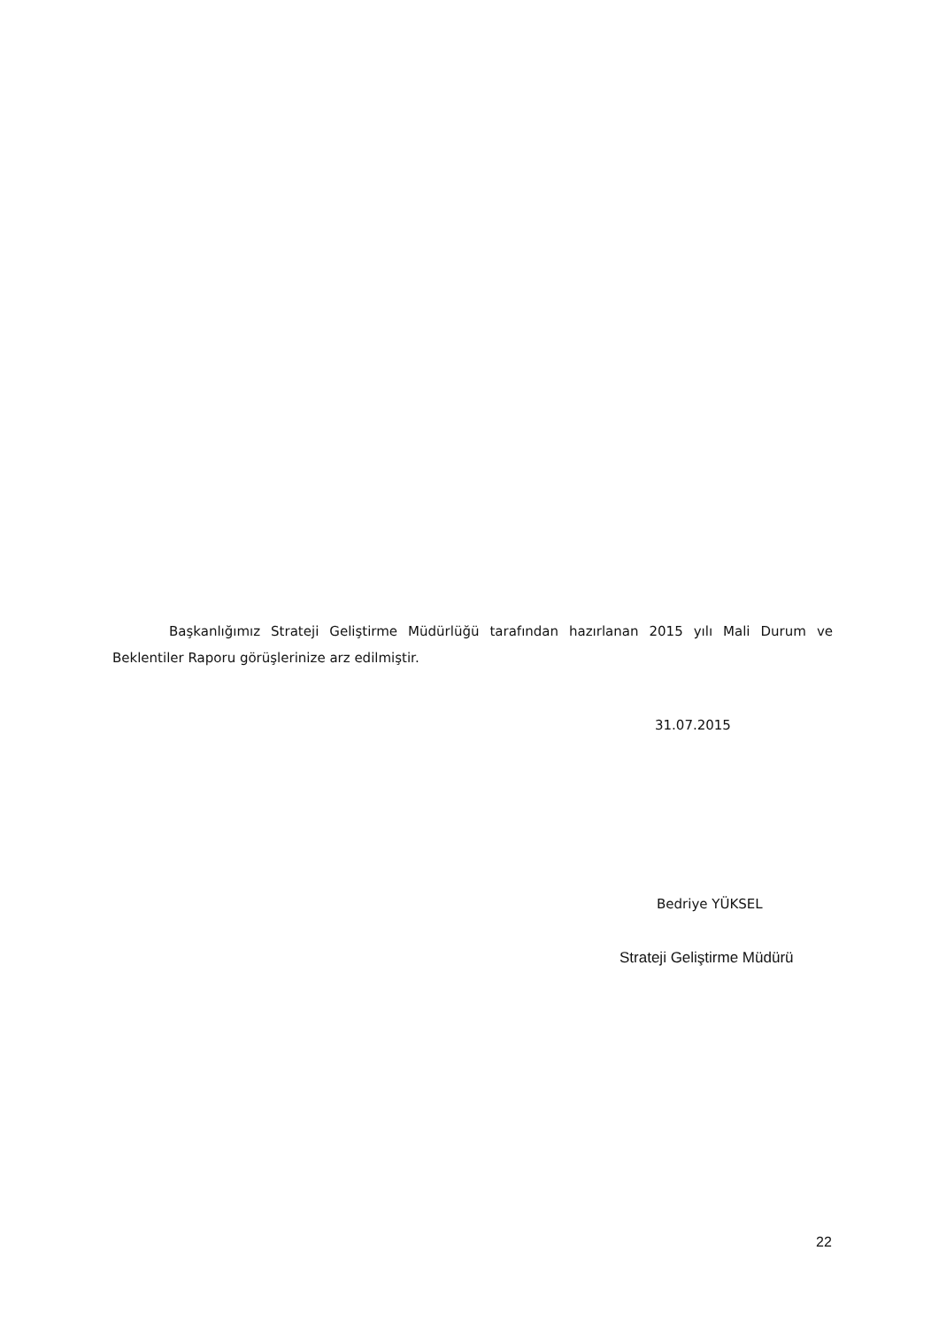Başkanlığımız Strateji Geliştirme Müdürlüğü tarafından hazırlanan 2015 yılı Mali Durum ve Beklentiler Raporu görüşlerinize arz edilmiştir.
31.07.2015
Bedriye YÜKSEL
Strateji Geliştirme Müdürü
22